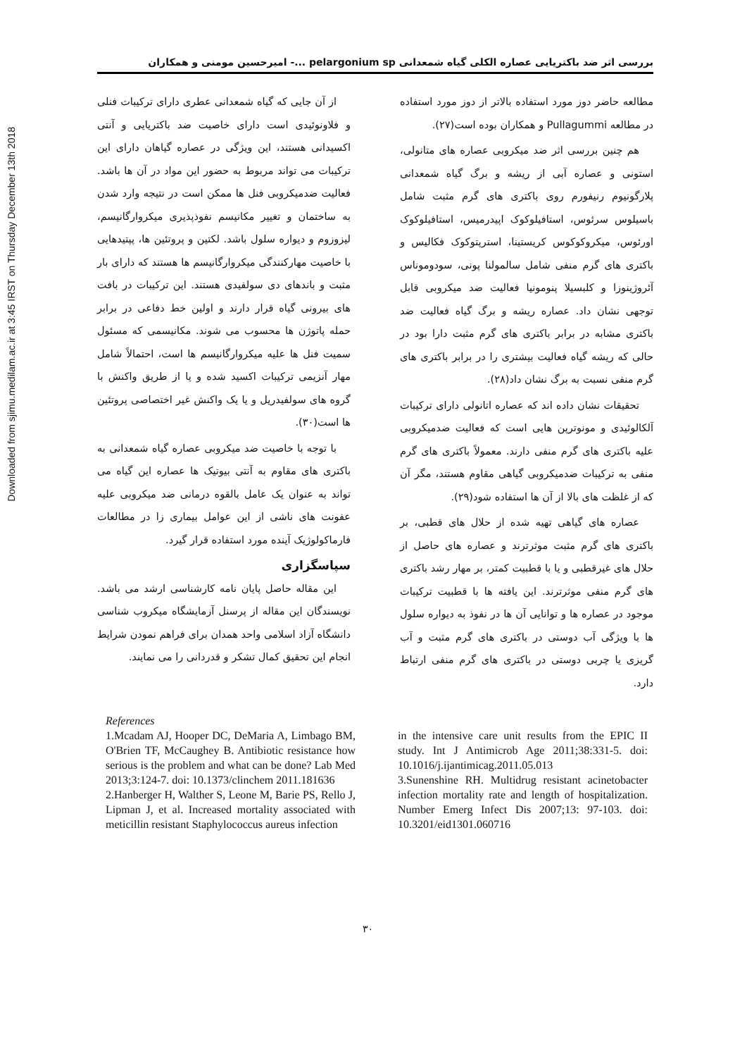Downloaded from sjimu.medilam.ac.ir at 3:45 IRST on Thursday December 13th 2018
بررسی اثر ضد باکتریایی عصاره الکلی گیاه شمعدانی pelargonium sp ...- امیرحسین مومنی و همکاران
مطالعه حاضر دوز مورد استفاده بالاتر از دوز مورد استفاده در مطالعه Pullagummi و همکاران بوده است(۲۷).
هم چنین بررسی اثر ضد میکروبی عصاره های متانولی، استونی و عصاره آبی از ریشه و برگ گیاه شمعدانی پلارگونیوم رنیفورم روی باکتری های گرم مثبت شامل باسیلوس سرئوس، استافیلوکوک اپیدرمیس، استافیلوکوک اورئوس، میکروکوکوس کریستینا، استرپتوکوک فکالیس و باکتری های گرم منفی شامل سالمولنا پونی، سودوموناس آئروژینوزا و کلبسیلا پنومونیا فعالیت ضد میکروبی قابل توجهی نشان داد. عصاره ریشه و برگ گیاه فعالیت ضد باکتری مشابه در برابر باکتری های گرم مثبت دارا بود در حالی که ریشه گیاه فعالیت بیشتری را در برابر باکتری های گرم منفی نسبت به برگ نشان داد(۲۸).
تحقیقات نشان داده اند که عصاره اتانولی دارای ترکیبات آلکالوئیدی و مونوترپن هایی است که فعالیت ضدمیکروبی علیه باکتری های گرم منفی دارند. معمولاً باکتری های گرم منفی به ترکیبات ضدمیکروبی گیاهی مقاوم هستند، مگر آن که از غلظت های بالا از آن ها استفاده شود(۲۹).
عصاره های گیاهی تهیه شده از حلال های قطبی، بر باکتری های گرم مثبت موثرترند و عصاره های حاصل از حلال های غیرقطبی و یا با قطبیت کمتر، بر مهار رشد باکتری های گرم منفی موثرترند. این یافته ها با قطبیت ترکیبات موجود در عصاره ها و توانایی آن ها در نفوذ به دیواره سلول ها با ویژگی آب دوستی در باکتری های گرم مثبت و آب گریزی یا چربی دوستی در باکتری های گرم منفی ارتباط دارد.
از آن جایی که گیاه شمعدانی عطری دارای ترکیبات فنلی و فلاونوئیدی است دارای خاصیت ضد باکتریایی و آنتی اکسیدانی هستند، این ویژگی در عصاره گیاهان دارای این ترکیبات می تواند مربوط به حضور این مواد در آن ها باشد. فعالیت ضدمیکروبی فنل ها ممکن است در نتیجه وارد شدن به ساختمان و تغییر مکانیسم نفوذپذیری میکروارگانیسم، لیزوزوم و دیواره سلول باشد. لکتین و پروتئین ها، پپتیدهایی با خاصیت مهارکنندگی میکروارگانیسم ها هستند که دارای بار مثبت و باندهای دی سولفیدی هستند. این ترکیبات در بافت های بیرونی گیاه قرار دارند و اولین خط دفاعی در برابر حمله پاتوژن ها محسوب می شوند. مکانیسمی که مسئول سمیت فنل ها علیه میکروارگانیسم ها است، احتمالاً شامل مهار آنزیمی ترکیبات اکسید شده و یا از طریق واکنش با گروه های سولفیدریل و یا یک واکنش غیر اختصاصی پروتئین ها است(۳۰).
با توجه با خاصیت ضد میکروبی عصاره گیاه شمعدانی به باکتری های مقاوم به آنتی بیوتیک ها عصاره این گیاه می تواند به عنوان یک عامل بالقوه درمانی ضد میکروبی علیه عفونت های ناشی از این عوامل بیماری زا در مطالعات فارماکولوژیک آینده مورد استفاده قرار گیرد.
سپاسگزاری
این مقاله حاصل پایان نامه کارشناسی ارشد می باشد. نویسندگان این مقاله از پرسنل آزمایشگاه میکروب شناسی دانشگاه آزاد اسلامی واحد همدان برای فراهم نمودن شرایط انجام این تحقیق کمال تشکر و قدردانی را می نمایند.
References
1.Mcadam AJ, Hooper DC, DeMaria A, Limbago BM, O'Brien TF, McCaughey B. Antibiotic resistance how serious is the problem and what can be done? Lab Med 2013;3:124-7. doi: 10.1373/clinchem 2011.181636
2.Hanberger H, Walther S, Leone M, Barie PS, Rello J, Lipman J, et al. Increased mortality associated with meticillin resistant Staphylococcus aureus infection
in the intensive care unit results from the EPIC II study. Int J Antimicrob Age 2011;38:331-5. doi: 10.1016/j.ijantimicag.2011.05.013
3.Sunenshine RH. Multidrug resistant acinetobacter infection mortality rate and length of hospitalization. Number Emerg Infect Dis 2007;13: 97-103. doi: 10.3201/eid1301.060716
۳۰